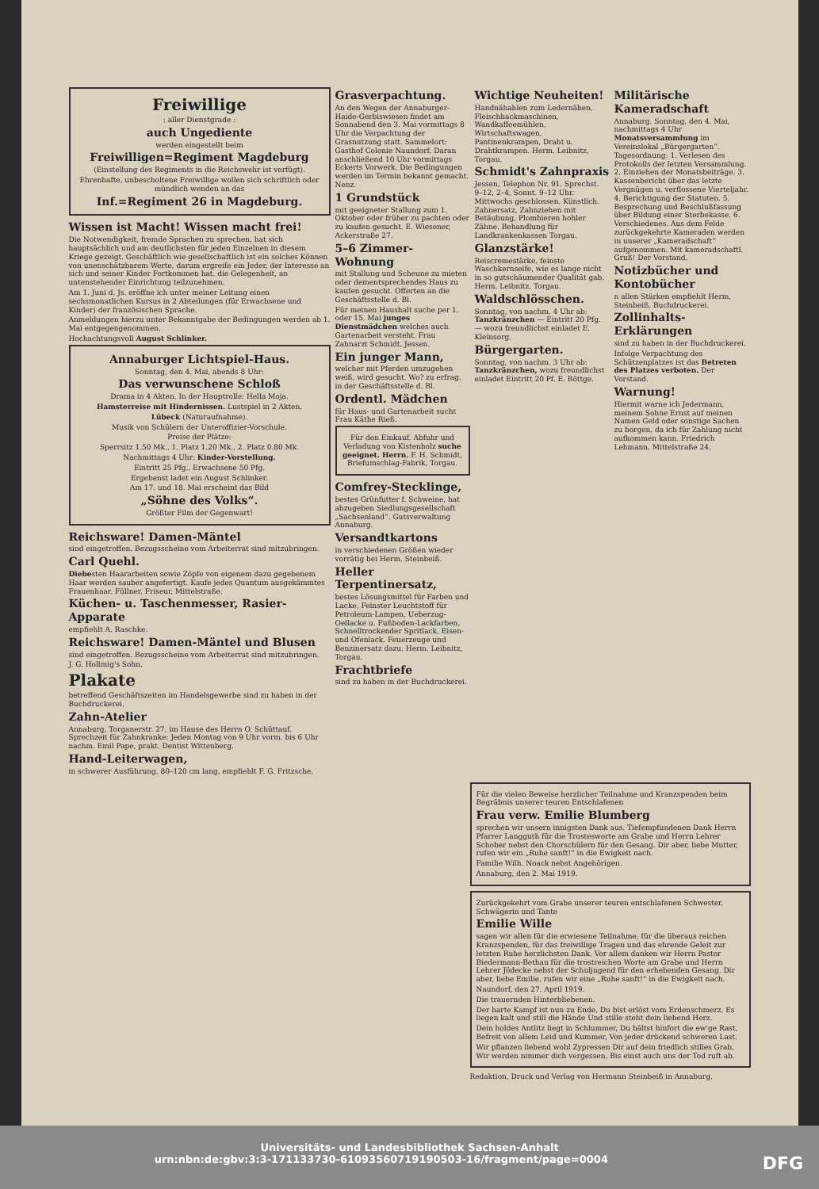Freiwillige
: aller Dienstgrade :
auch Ungediente
werden eingestellt beim
Freiwilligen=Regiment Magdeburg
(Einstellung des Regiments in die Reichswehr ist verfügt).
Ehrenhafte, unbescholtene Freiwillige wollen sich schriftlich oder mündlich wenden an das
Inf.=Regiment 26 in Magdeburg.
Wissen ist Macht! Wissen macht frei!
Die Notwendigkeit, fremde Sprachen zu sprechen, hat sich hauptsächlich und am deutlichsten für jeden Einzelnen in diesem Kriege gezeigt. Geschäftlich wie gesellschaftlich ist ein solches Können von unenschätzbarem Werte, darum ergreife ein Jeder, der Interesse an sich und seiner Kinder Fortkommen hat, die Gelegenheit, an untenstehender Einrichtung teilzunehmen.
Am 1. Juni d. Js. eröffne ich unter meiner Leitung einen sechsmonatlichen Kursus in 2 Abteilungen (für Erwachsene und Kinder) der französischen Sprache.
Anmeldungen hierzu unter Bekanntgabe der Bedingungen werden ab 1. Mai entgegengenommen.
Hochachtungsvoll August Schlinker.
Annaburger Lichtspiel-Haus.
Sonntag, den 4. Mai, abends 8 Uhr:
Das verwunschene Schloß
Drama in 4 Akten. In der Hauptrolle: Hella Moja.
Hamsterreise mit Hindernissen. Lustspiel in 2 Akten.
Lübeck (Naturaufnahme).
Musik von Schülern der Unteroffizier-Vorschule.
Preise der Plätze:
Sperrsitz 1.50 Mk., 1. Platz 1.20 Mk., 2. Platz 0.80 Mk.
Nachmittags 4 Uhr: Kinder-Vorstellung.
Eintritt 25 Pfg., Erwachsene 50 Pfg.
Ergebenst ladet ein August Schlinker.
Am 17. und 18. Mai erscheint das Bild
„Söhne des Volks“.
Größter Film der Gegenwart!
Reichsware! Damen-Mäntel
sind eingetroffen. Bezugsscheine vom Arbeiterrat sind mitzubringen.
Carl Quehl.
Diebesten Haararbeiten sowie Zöpfe von eigenem dazu gegebenem Haar werden sauber angefertigt. Kaufe jedes Quantum ausgekämmtes Frauenhaar. Füllner, Friseur, Mittelstraße.
Küchen- u. Taschenmesser, Rasier-Apparate
empfiehlt A. Raschke.
Reichsware! Damen-Mäntel und Blusen
sind eingetroffen. Bezugsscheine vom Arbeiterrat sind mitzubringen.
J. G. Hollmig's Sohn.
Plakate
betreffend Geschäftszeiten im Handelsgewerbe sind zu haben in der Buchdruckerei.
Zahn-Atelier
Annaburg, Torganerstr. 27, im Hause des Herrn O. Schüttauf. Sprechzeit für Zahnkranke: Jeden Montag von 9 Uhr vorm. bis 6 Uhr nachm. Emil Pape, prakt. Dentist Wittenberg.
Hand-Leiterwagen,
in schwerer Ausführung, 80–120 cm lang, empfiehlt F. G. Fritzsche.
Grasverpachtung.
An den Wegen der Annaburger-Haide-Gerbiswiesen findet am Sonnabend den 3. Mai vormittags 8 Uhr die Verpachtung der Grasnutzung statt. Sammelort: Gasthof Colonie Naundorf. Daran anschließend 10 Uhr vormittags Eckerts Vorwerk. Die Bedingungen werden im Termin bekannt gemacht. Nenz.
1 Grundstück
mit geeigneter Stallung zum 1. Oktober oder früher zu pachten oder zu kaufen gesucht. E. Wiesener, Ackerstraße 27.
5–6 Zimmer-Wohnung
mit Stallung und Scheune zu mieten oder dementsprechendes Haus zu kaufen gesucht. Offerten an die Geschäftsstelle d. Bl.
Für meinen Haushalt suche per 1. oder 15. Mai junges Dienstmädchen welches auch Gartenarbeit versteht. Frau Zahnarzt Schmidt, Jessen.
Ein junger Mann,
welcher mit Pferden umzugehen weiß, wird gesucht. Wo? zu erfrag. in der Geschäftsstelle d. Bl.
Ordentl. Mädchen
für Haus- und Gartenarbeit sucht Frau Käthe Rieß.
Für den Einkauf, Abfuhr und Verladung von Kistenholz suche geeignet. Herrn. F. H. Schmidt, Briefumschlag-Fabrik, Torgau.
Comfrey-Stecklinge,
bestes Grünfutter f. Schweine, hat abzugeben Siedlungsgesellschaft „Sachsenland“. Gutsverwaltung Annaburg.
Versandtkartons
in verschiedenen Größen wieder vorrätig bei Herm. Steinbeiß.
Heller Terpentinersatz,
bestes Lösungsmittel für Farben und Lacke, Feinster Leuchtstoff für Petroleum-Lampen, Ueberzug-Oellacke u. Fußboden-Lackfarben, Schnelltrockender Spritlack, Eisen- und Ofenlack. Feuerzeuge und Benzinersatz dazu. Herm. Leibnitz, Torgau.
Frachtbriefe
sind zu haben in der Buchdruckerei.
Wichtige Neuheiten!
Handnähahlen zum Ledernähen, Fleischhackmaschinen, Wandkaffeemühlen, Wirtschaftswagen, Pantinenkrampen, Draht u. Drahtkrampen. Herm. Leibnitz, Torgau.
Schmidt's Zahnpraxis
Jessen, Telephon Nr. 91. Sprechst. 9–12, 2–4, Sonnt. 9–12 Uhr. Mittwochs geschlossen. Künstlich. Zahnersatz, Zahnziehen mit Betäubung, Plombieren hohler Zähne. Behandlung für Landkrankenkassen Torgau.
Glanzstärke!
Reiscremestärke, feinste Waschkernseife, wie es lange nicht in so gutschäumender Qualität gab. Herm. Leibnitz, Torgau.
Waldschlösschen.
Sonntag, von nachm. 4 Uhr ab: Tanzkränzchen — Eintritt 20 Pfg. — wozu freundlichst einladet E. Kleinsorg.
Bürgergarten.
Sonntag, von nachm. 3 Uhr ab: Tanzkränzchen, wozu freundlichst einladet Eintritt 20 Pf. E. Böttge.
Militärische Kameradschaft
Annaburg. Sonntag, den 4. Mai, nachmittags 4 Uhr Monatsversammlung im Vereinslokal „Bürgergarten“. Tagesordnung: 1. Verlesen des Protokolls der letzten Versammlung. 2. Einziehen der Monatsbeiträge. 3. Kassenbericht über das letzte Vergnügen u. verflossene Vierteljahr. 4. Berichtigung der Statuten. 5. Besprechung und Beschlußfassung über Bildung einer Sterbekasse. 6. Verschiedenes. Aus dem Felde zurückgekehrte Kameraden werden in unserer „Kameradschaft“ aufgenommen. Mit kameradschaftl. Gruß! Der Vorstand.
Notizbücher und Kontobücher
n allen Stärken empfiehlt Herm. Steinbeiß, Buchdruckerei.
Zollinhalts-Erklärungen
sind zu haben in der Buchdruckerei.
Infolge Verpachtung des Schützenplatzes ist das Betreten des Platzes verboten. Der Vorstand.
Warnung!
Hiermit warne ich Jedermann, meinem Sohne Ernst auf meinen Namen Geld oder sonstige Sachen zu borgen, da ich für Zahlung nicht aufkommen kann. Friedrich Lehmann, Mittelstraße 24.
Für die vielen Beweise herzlicher Teilnahme und Kranzspenden beim Begräbnis unserer teuren Entschlafenen
Frau verw. Emilie Blumberg
sprechen wir unsern innigsten Dank aus. Tiefempfundenen Dank Herrn Pfarrer Langguth für die Trostesworte am Grabe und Herrn Lehrer Schober nebst den Chorschülern für den Gesang. Dir aber, liebe Mutter, rufen wir ein „Ruhe sanft!“ in die Ewigkeit nach.
Familie Wilh. Noack nebst Angehörigen.
Annaburg, den 2. Mai 1919.
Zurückgekehrt vom Grabe unserer teuren entschlafenen Schwester, Schwägerin und Tante
Emilie Wille
sagen wir allen für die erwiesene Teilnahme, für die überaus reichen Kranzspenden, für das freiwillige Tragen und das ehrende Geleit zur letzten Ruhe herzlichsten Dank. Vor allem danken wir Herrn Pastor Biedermann-Bethau für die trostreichen Worte am Grabe und Herrn Lehrer Jödecke nebst der Schuljugend für den erhebenden Gesang. Dir aber, liebe Emilie, rufen wir eine „Ruhe sanft!“ in die Ewigkeit nach.
Naundorf, den 27. April 1919.
Die trauernden Hinterbliebenen.
Der harte Kampf ist nun zu Ende, Du bist erlöst vom Erdenschmerz, Es liegen kalt und still die Hände Und stille steht dein liebend Herz.
Dein holdes Antlitz liegt in Schlummer, Du hältst hinfort die ew'ge Rast, Befreit von allem Leid und Kummer, Von jeder drückend schweren Last.
Wir pflanzen liebend wohl Zypressen Dir auf dein friedlich stilles Grab, Wir werden nimmer dich vergessen, Bis einst auch uns der Tod ruft ab.
Redaktion, Druck und Verlag von Hermann Steinbeiß in Annaburg.
Universitäts- und Landesbibliothek Sachsen-Anhalt
urn:nbn:de:gbv:3:3-171133730-6109356071919050​3-16/fragment/page=0004 DFG